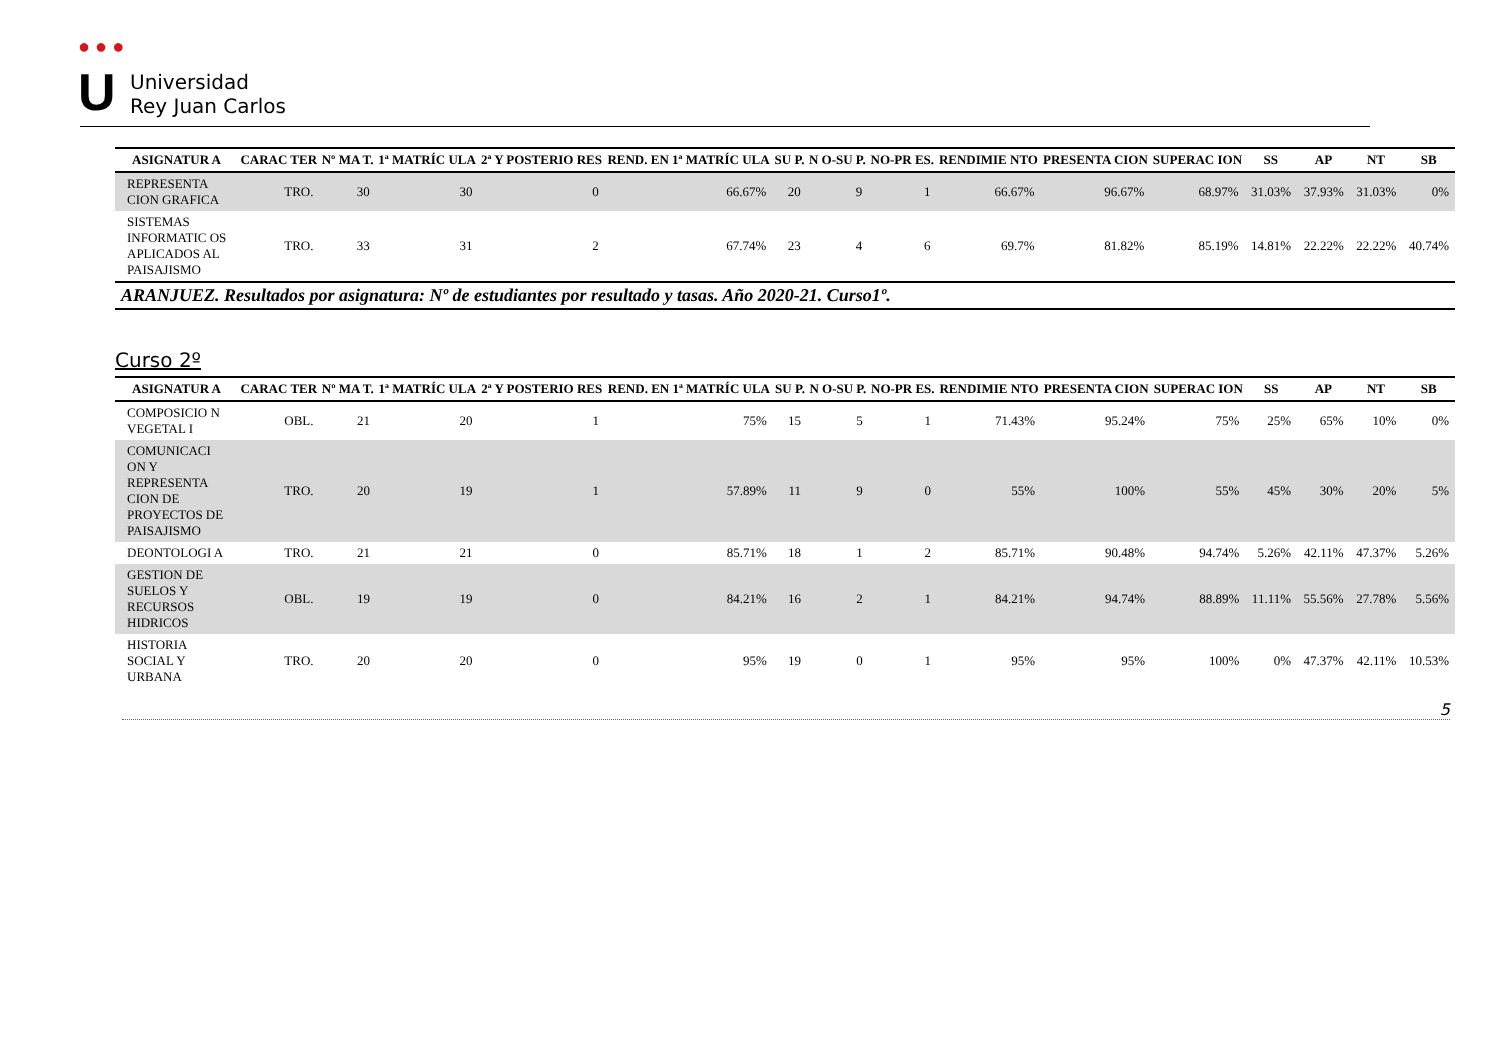● ● ●
U
Universidad
Rey Juan Carlos
| ASIGNATUR A | CARAC TER | Nº MA T. | 1ª MATRÍC ULA | 2ª Y POSTERIO RES | REND. EN 1ª MATRÍC ULA | SU P. | N O-SU P. | NO-PR ES. | RENDIMIE NTO | PRESENTA CION | SUPERAC ION | SS | AP | NT | SB |
| --- | --- | --- | --- | --- | --- | --- | --- | --- | --- | --- | --- | --- | --- | --- | --- |
| REPRESENTA CION GRAFICA | TRO. | 30 | 30 | 0 | 66.67% | 20 | 9 | 1 | 66.67% | 96.67% | 68.97% | 31.03% | 37.93% | 31.03% | 0% |
| SISTEMAS INFORMATIC OS APLICADOS AL PAISAJISMO | TRO. | 33 | 31 | 2 | 67.74% | 23 | 4 | 6 | 69.7% | 81.82% | 85.19% | 14.81% | 22.22% | 22.22% | 40.74% |
ARANJUEZ. Resultados por asignatura: Nº de estudiantes por resultado y tasas. Año 2020-21. Curso1º.
Curso 2º
| ASIGNATUR A | CARAC TER | Nº MA T. | 1ª MATRÍC ULA | 2ª Y POSTERIO RES | REND. EN 1ª MATRÍC ULA | SU P. | N O-SU P. | NO-PR ES. | RENDIMIE NTO | PRESENTA CION | SUPERAC ION | SS | AP | NT | SB |
| --- | --- | --- | --- | --- | --- | --- | --- | --- | --- | --- | --- | --- | --- | --- | --- |
| COMPOSICIO N VEGETAL I | OBL. | 21 | 20 | 1 | 75% | 15 | 5 | 1 | 71.43% | 95.24% | 75% | 25% | 65% | 10% | 0% |
| COMUNICACI ON Y REPRESENTA CION DE PROYECTOS DE PAISAJISMO | TRO. | 20 | 19 | 1 | 57.89% | 11 | 9 | 0 | 55% | 100% | 55% | 45% | 30% | 20% | 5% |
| DEONTOLOGI A | TRO. | 21 | 21 | 0 | 85.71% | 18 | 1 | 2 | 85.71% | 90.48% | 94.74% | 5.26% | 42.11% | 47.37% | 5.26% |
| GESTION DE SUELOS Y RECURSOS HIDRICOS | OBL. | 19 | 19 | 0 | 84.21% | 16 | 2 | 1 | 84.21% | 94.74% | 88.89% | 11.11% | 55.56% | 27.78% | 5.56% |
| HISTORIA SOCIAL Y URBANA | TRO. | 20 | 20 | 0 | 95% | 19 | 0 | 1 | 95% | 95% | 100% | 0% | 47.37% | 42.11% | 10.53% |
5